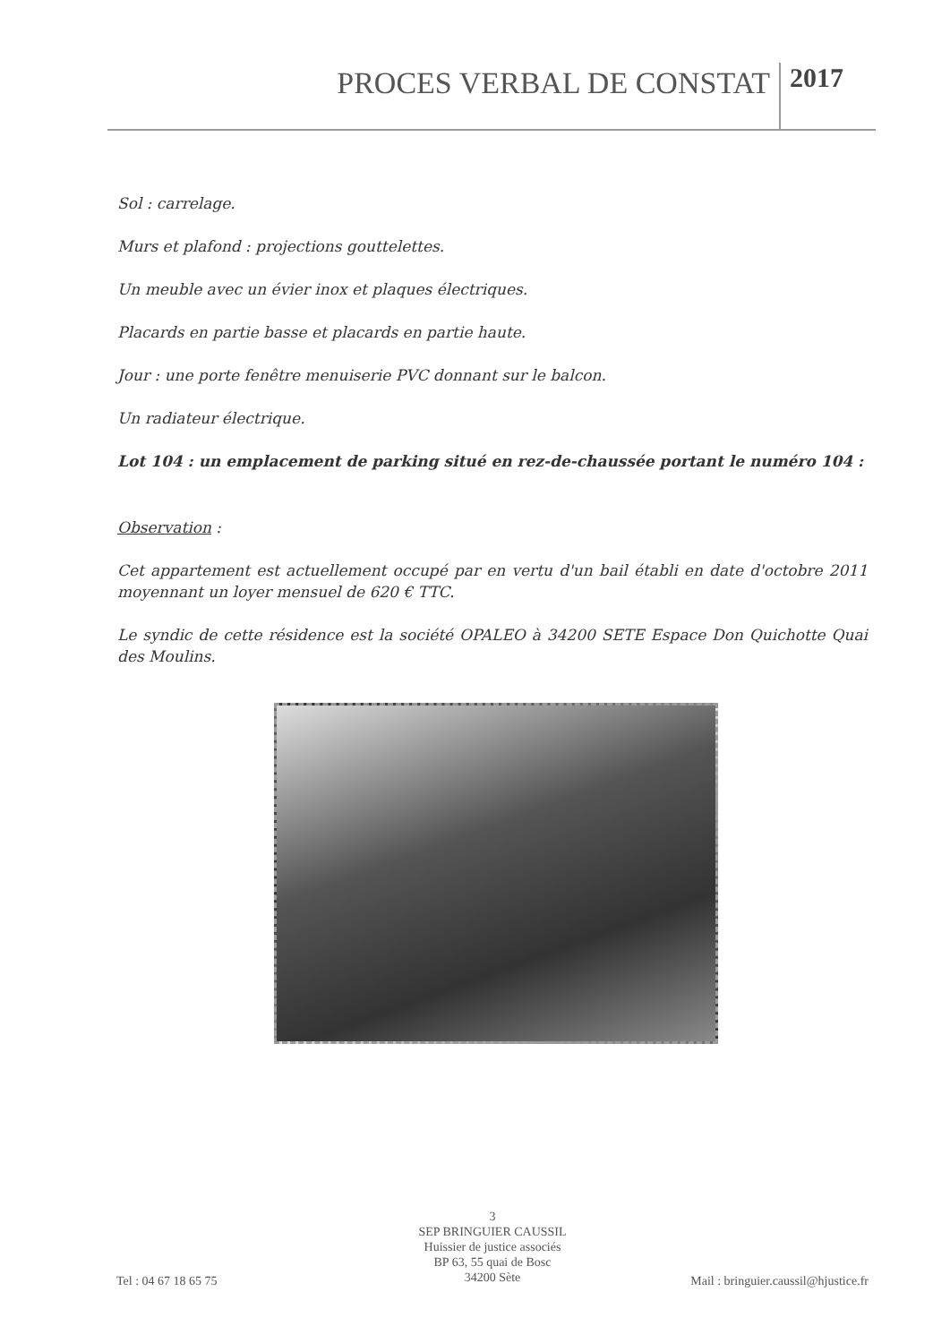PROCES VERBAL DE CONSTAT 2017
Sol : carrelage.
Murs et plafond : projections gouttelettes.
Un meuble avec un évier inox et plaques électriques.
Placards en partie basse et placards en partie haute.
Jour : une porte fenêtre menuiserie PVC donnant sur le balcon.
Un radiateur électrique.
Lot 104 : un emplacement de parking situé en rez-de-chaussée portant le numéro 104 :
Observation :
Cet appartement est actuellement occupé par en vertu d'un bail établi en date d'octobre 2011 moyennant un loyer mensuel de 620 € TTC.
Le syndic de cette résidence est la société OPALEO à 34200 SETE Espace Don Quichotte Quai des Moulins.
3
SEP BRINGUIER CAUSSIL
Huissier de justice associés
BP 63, 55 quai de Bosc
34200 Sète
Tel : 04 67 18 65 75 Mail : bringuier.caussil@hjustice.fr